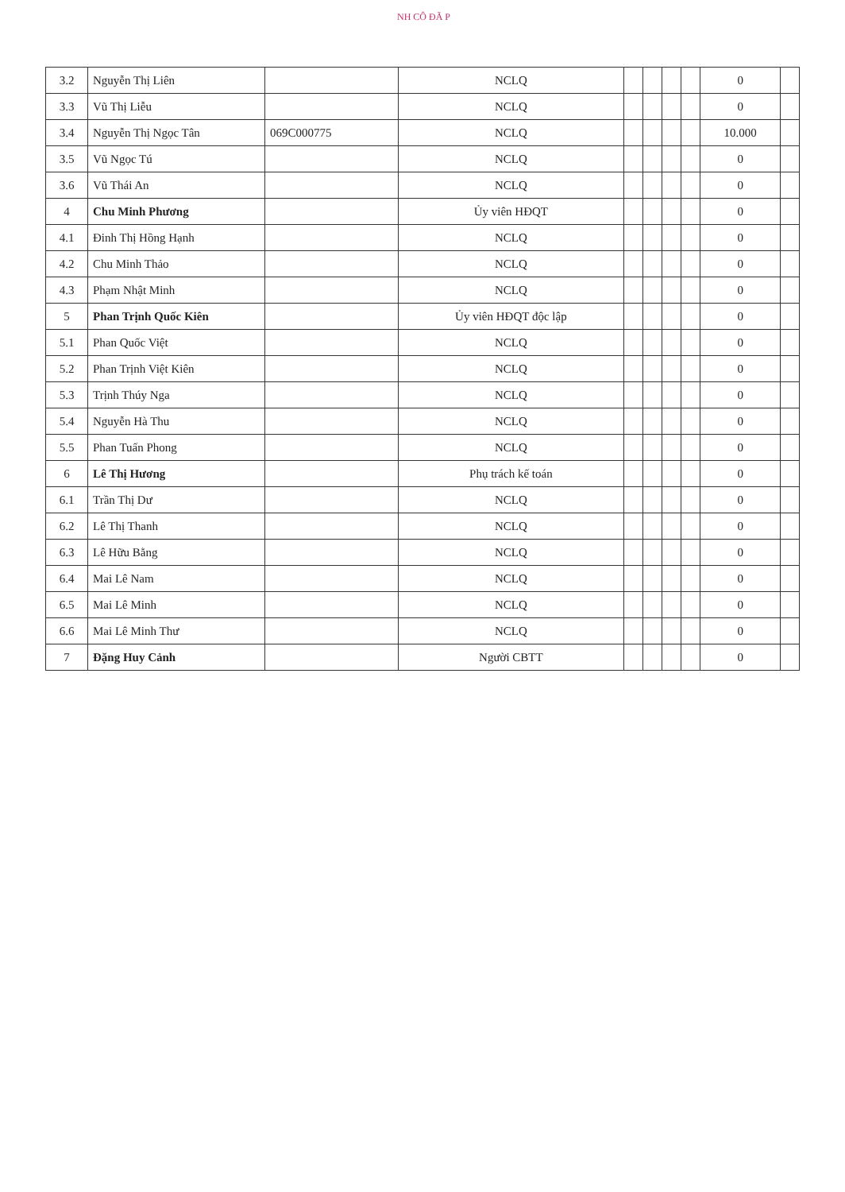NH CÔ ĐÃ P
| 3.2 | Nguyễn Thị Liên | | NCLQ | | | | | 0 | |
| 3.3 | Vũ Thị Liễu | | NCLQ | | | | | 0 | |
| 3.4 | Nguyễn Thị Ngọc Tân | 069C000775 | NCLQ | | | | | 10.000 | |
| 3.5 | Vũ Ngọc Tú | | NCLQ | | | | | 0 | |
| 3.6 | Vũ Thái An | | NCLQ | | | | | 0 | |
| 4 | Chu Minh Phương | | Ủy viên HĐQT | | | | | 0 | |
| 4.1 | Đinh Thị Hồng Hạnh | | NCLQ | | | | | 0 | |
| 4.2 | Chu Minh Thảo | | NCLQ | | | | | 0 | |
| 4.3 | Phạm Nhật Minh | | NCLQ | | | | | 0 | |
| 5 | Phan Trịnh Quốc Kiên | | Ủy viên HĐQT độc lập | | | | | 0 | |
| 5.1 | Phan Quốc Việt | | NCLQ | | | | | 0 | |
| 5.2 | Phan Trịnh Việt Kiên | | NCLQ | | | | | 0 | |
| 5.3 | Trịnh Thúy Nga | | NCLQ | | | | | 0 | |
| 5.4 | Nguyễn Hà Thu | | NCLQ | | | | | 0 | |
| 5.5 | Phan Tuấn Phong | | NCLQ | | | | | 0 | |
| 6 | Lê Thị Hương | | Phụ trách kế toán | | | | | 0 | |
| 6.1 | Trần Thị Dư | | NCLQ | | | | | 0 | |
| 6.2 | Lê Thị Thanh | | NCLQ | | | | | 0 | |
| 6.3 | Lê Hữu Bằng | | NCLQ | | | | | 0 | |
| 6.4 | Mai Lê Nam | | NCLQ | | | | | 0 | |
| 6.5 | Mai Lê Minh | | NCLQ | | | | | 0 | |
| 6.6 | Mai Lê Minh Thư | | NCLQ | | | | | 0 | |
| 7 | Đặng Huy Cảnh | | Người CBTT | | | | | 0 | |